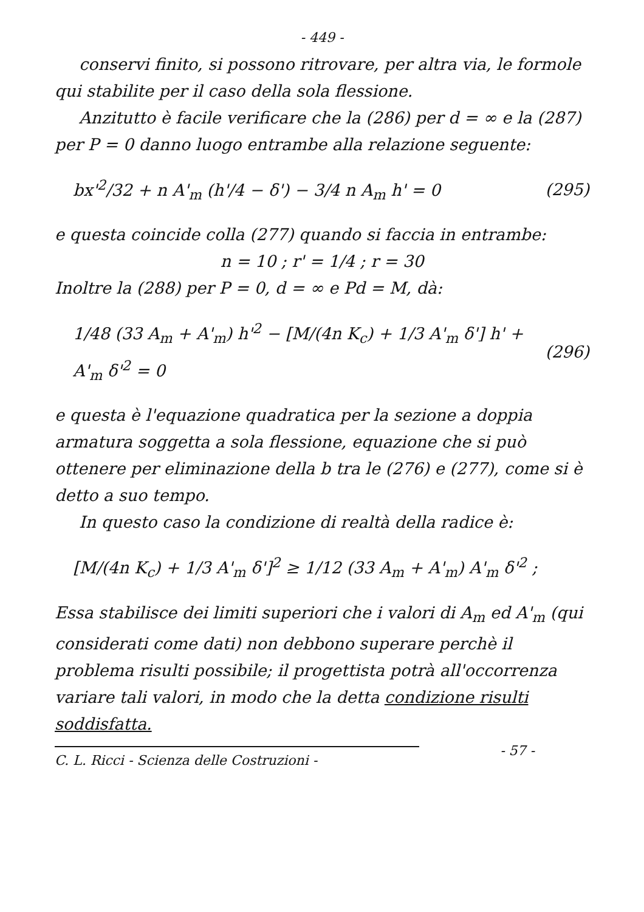- 449 -
conservi finito, si possono ritrovare, per altra via, le formole qui stabilite per il caso della sola flessione.
Anzitutto è facile verificare che la (286) per d = ∞ e la (287) per P = 0 danno luogo entrambe alla relazione seguente:
bx'<sup>2</sup>/32 + n A'<sub>m</sub> (h'/4 − δ') − 3/4 n A<sub>m</sub> h' = 0 (295)
e questa coincide colla (277) quando si faccia in entrambe:
n = 10 ; r' = 1/4 ; r = 30
Inoltre la (288) per P = 0, d = ∞ e Pd = M, dà:
1/48 (33 A<sub>m</sub> + A'<sub>m</sub>) h'<sup>2</sup> − [M/(4n K<sub>c</sub>) + 1/3 A'<sub>m</sub> δ'] h' + A'<sub>m</sub> δ'<sup>2</sup> = 0 (296)
e questa è l'equazione quadratica per la sezione a doppia armatura soggetta a sola flessione, equazione che si può ottenere per eliminazione della b tra le (276) e (277), come si è detto a suo tempo.
In questo caso la condizione di realtà della radice è:
[M/(4n K<sub>c</sub>) + 1/3 A'<sub>m</sub> δ']<sup>2</sup> ≥ 1/12 (33 A<sub>m</sub> + A'<sub>m</sub>) A'<sub>m</sub> δ'<sup>2</sup> ;
Essa stabilisce dei limiti superiori che i valori di A<sub>m</sub> ed A'<sub>m</sub> (qui considerati come dati) non debbono superare perchè il problema risulti possibile; il progettista potrà all'occorrenza variare tali valori, in modo che la detta condizione risulti soddisfatta.
C. L. Ricci - Scienza delle Costruzioni -
- 57 -